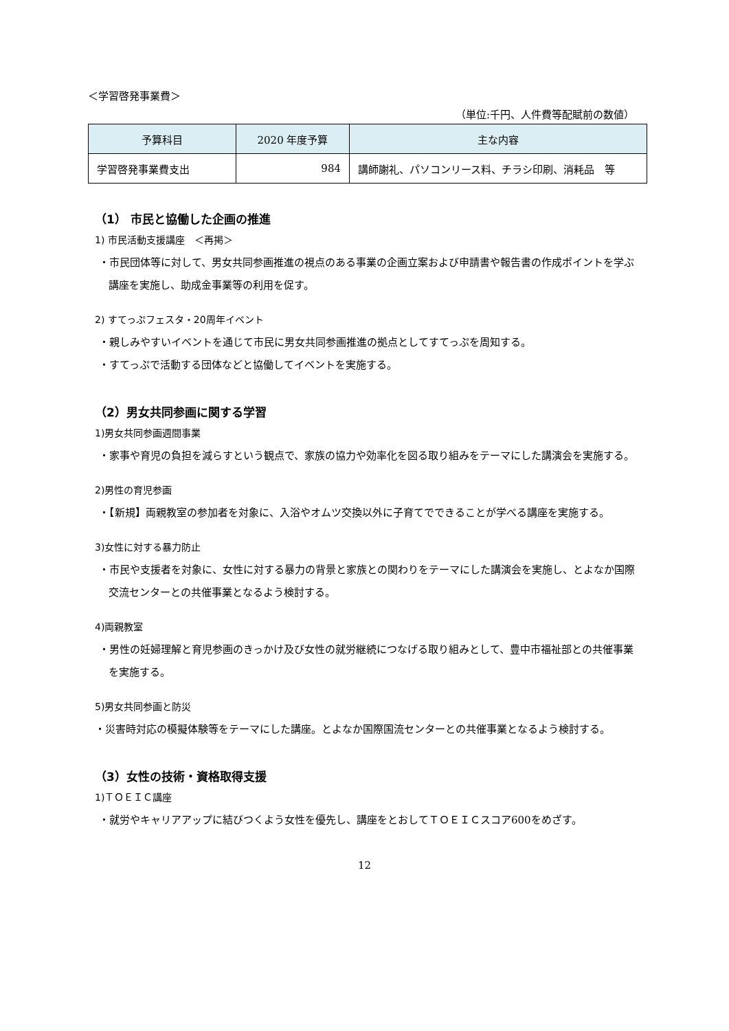＜学習啓発事業費＞
（単位:千円、人件費等配賦前の数値）
| 予算科目 | 2020 年度予算 | 主な内容 |
| --- | --- | --- |
| 学習啓発事業費支出 | 984 | 講師謝礼、パソコンリース料、チラシ印刷、消耗品 等 |
（1） 市民と協働した企画の推進
1) 市民活動支援講座　＜再掲＞
・市民団体等に対して、男女共同参画推進の視点のある事業の企画立案および申請書や報告書の作成ポイントを学ぶ講座を実施し、助成金事業等の利用を促す。
2) すてっぷフェスタ・20周年イベント
・親しみやすいイベントを通じて市民に男女共同参画推進の拠点としてすてっぷを周知する。
・すてっぷで活動する団体などと協働してイベントを実施する。
（2）男女共同参画に関する学習
1)男女共同参画週間事業
・家事や育児の負担を減らすという観点で、家族の協力や効率化を図る取り組みをテーマにした講演会を実施する。
2)男性の育児参画
・【新規】両親教室の参加者を対象に、入浴やオムツ交換以外に子育てでできることが学べる講座を実施する。
3)女性に対する暴力防止
・市民や支援者を対象に、女性に対する暴力の背景と家族との関わりをテーマにした講演会を実施し、とよなか国際交流センターとの共催事業となるよう検討する。
4)両親教室
・男性の妊婦理解と育児参画のきっかけ及び女性の就労継続につなげる取り組みとして、豊中市福祉部との共催事業を実施する。
5)男女共同参画と防災
・災害時対応の模擬体験等をテーマにした講座。とよなか国際国流センターとの共催事業となるよう検討する。
（3）女性の技術・資格取得支援
1)ＴＯＥＩＣ講座
・就労やキャリアアップに結びつくよう女性を優先し、講座をとおしてＴＯＥＩＣスコア600をめざす。
12